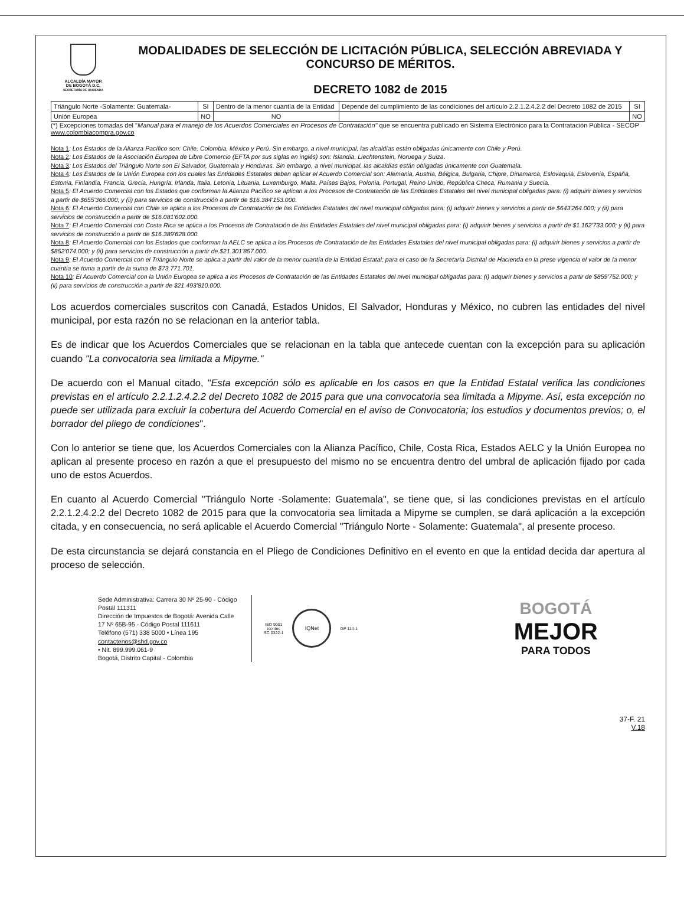ALCALDÍA MAYOR
DE BOGOTÁ D.C.
SECRETARÍA DE HACIENDA
MODALIDADES DE SELECCIÓN DE LICITACIÓN PÚBLICA, SELECCIÓN ABREVIADA Y CONCURSO DE MÉRITOS.
DECRETO 1082 de 2015
| Triángulo Norte -Solamente: Guatemala- | SI | Dentro de la menor cuantía de la Entidad | Depende del cumplimiento de las condiciones del artículo 2.2.1.2.4.2.2 del Decreto 1082 de 2015 | SI |
| Unión Europea | NO | NO | | NO |
(*) Excepciones tomadas del "Manual para el manejo de los Acuerdos Comerciales en Procesos de Contratación" que se encuentra publicado en Sistema Electrónico para la Contratación Pública - SECOP www.colombiacompra.gov.co
Nota 1: Los Estados de la Alianza Pacífico son: Chile, Colombia, México y Perú. Sin embargo, a nivel municipal, las alcaldías están obligadas únicamente con Chile y Perú.
Nota 2: Los Estados de la Asociación Europea de Libre Comercio (EFTA por sus siglas en inglés) son: Islandia, Liechtenstein, Noruega y Suiza.
Nota 3: Los Estados del Triángulo Norte son El Salvador, Guatemala y Honduras. Sin embargo, a nivel municipal, las alcaldías están obligadas únicamente con Guatemala.
Nota 4: Los Estados de la Unión Europea con los cuales las Entidades Estatales deben aplicar el Acuerdo Comercial son: Alemania, Austria, Bélgica, Bulgaria, Chipre, Dinamarca, Eslovaquia, Eslovenia, España, Estonia, Finlandia, Francia, Grecia, Hungría, Irlanda, Italia, Letonia, Lituania, Luxemburgo, Malta, Países Bajos, Polonia, Portugal, Reino Unido, República Checa, Rumania y Suecia.
Nota 5: El Acuerdo Comercial con los Estados que conforman la Alianza Pacífico se aplican a los Procesos de Contratación de las Entidades Estatales del nivel municipal obligadas para: (i) adquirir bienes y servicios a partir de $655'366.000; y (ii) para servicios de construcción a partir de $16.384'153.000.
Nota 6: El Acuerdo Comercial con Chile se aplica a los Procesos de Contratación de las Entidades Estatales del nivel municipal obligadas para: (i) adquirir bienes y servicios a partir de $643'264.000; y (ii) para servicios de construcción a partir de $16.081'602.000.
Nota 7: El Acuerdo Comercial con Costa Rica se aplica a los Procesos de Contratación de las Entidades Estatales del nivel municipal obligadas para: (i) adquirir bienes y servicios a partir de $1.162'733.000; y (ii) para servicios de construcción a partir de $16.389'628.000.
Nota 8: El Acuerdo Comercial con los Estados que conforman la AELC se aplica a los Procesos de Contratación de las Entidades Estatales del nivel municipal obligadas para: (i) adquirir bienes y servicios a partir de $852'074.000; y (ii) para servicios de construcción a partir de $21.301'857.000.
Nota 9: El Acuerdo Comercial con el Triángulo Norte se aplica a partir del valor de la menor cuantía de la Entidad Estatal; para el caso de la Secretaría Distrital de Hacienda en la prese vigencia el valor de la menor cuantía se toma a partir de la suma de $73.771.701.
Nota 10: El Acuerdo Comercial con la Unión Europea se aplica a los Procesos de Contratación de las Entidades Estatales del nivel municipal obligadas para: (i) adquirir bienes y servicios a partir de $859'752.000; y (ii) para servicios de construcción a partir de $21.493'810.000.
Los acuerdos comerciales suscritos con Canadá, Estados Unidos, El Salvador, Honduras y México, no cubren las entidades del nivel municipal, por esta razón no se relacionan en la anterior tabla.
Es de indicar que los Acuerdos Comerciales que se relacionan en la tabla que antecede cuentan con la excepción para su aplicación cuando "La convocatoria sea limitada a Mipyme."
De acuerdo con el Manual citado, "Esta excepción sólo es aplicable en los casos en que la Entidad Estatal verifica las condiciones previstas en el artículo 2.2.1.2.4.2.2 del Decreto 1082 de 2015 para que una convocatoria sea limitada a Mipyme. Así, esta excepción no puede ser utilizada para excluir la cobertura del Acuerdo Comercial en el aviso de Convocatoria; los estudios y documentos previos; o, el borrador del pliego de condiciones".
Con lo anterior se tiene que, los Acuerdos Comerciales con la Alianza Pacífico, Chile, Costa Rica, Estados AELC y la Unión Europea no aplican al presente proceso en razón a que el presupuesto del mismo no se encuentra dentro del umbral de aplicación fijado por cada uno de estos Acuerdos.
En cuanto al Acuerdo Comercial "Triángulo Norte -Solamente: Guatemala", se tiene que, si las condiciones previstas en el artículo 2.2.1.2.4.2.2 del Decreto 1082 de 2015 para que la convocatoria sea limitada a Mipyme se cumplen, se dará aplicación a la excepción citada, y en consecuencia, no será aplicable el Acuerdo Comercial "Triángulo Norte - Solamente: Guatemala", al presente proceso.
De esta circunstancia se dejará constancia en el Pliego de Condiciones Definitivo en el evento en que la entidad decida dar apertura al proceso de selección.
Sede Administrativa: Carrera 30 Nº 25-90 - Código Postal 111311
Dirección de Impuestos de Bogotá: Avenida Calle 17 Nº 65B-95 - Código Postal 111611
Teléfono (571) 338 5000 • Línea 195
contactenos@shd.gov.co
• Nit. 899.999.061-9
Bogotá, Distrito Capital - Colombia
ISO 9001
icontec
SC 0322-1
IQNet
GP 114-1
BOGOTÁ
MEJOR
PARA TODOS
37-F. 21
V.18